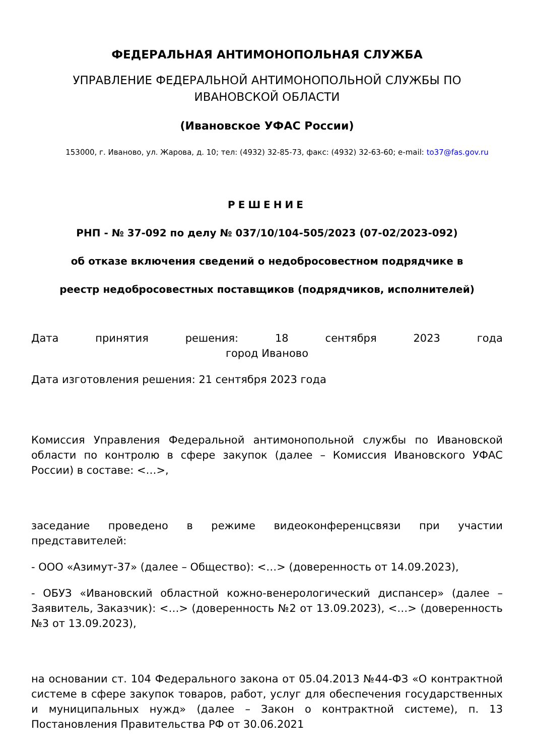ФЕДЕРАЛЬНАЯ АНТИМОНОПОЛЬНАЯ СЛУЖБА
УПРАВЛЕНИЕ ФЕДЕРАЛЬНОЙ АНТИМОНОПОЛЬНОЙ СЛУЖБЫ ПО ИВАНОВСКОЙ ОБЛАСТИ
(Ивановское УФАС России)
153000, г. Иваново, ул. Жарова, д. 10; тел: (4932) 32-85-73, факс: (4932) 32-63-60; e-mail: to37@fas.gov.ru
РЕШЕНИЕ
РНП - № 37-092 по делу № 037/10/104-505/2023 (07-02/2023-092)
об отказе включения сведений о недобросовестном подрядчике в
реестр недобросовестных поставщиков (подрядчиков, исполнителей)
Дата принятия решения: 18 сентября 2023 года
город Иваново
Дата изготовления решения: 21 сентября 2023 года
Комиссия Управления Федеральной антимонопольной службы по Ивановской области по контролю в сфере закупок (далее – Комиссия Ивановского УФАС России) в составе: <…>,
заседание проведено в режиме видеоконференцсвязи при участии представителей:
- ООО «Азимут-37» (далее – Общество): <…> (доверенность от 14.09.2023),
- ОБУЗ «Ивановский областной кожно-венерологический диспансер» (далее – Заявитель, Заказчик): <…> (доверенность №2 от 13.09.2023), <…> (доверенность №3 от 13.09.2023),
на основании ст. 104 Федерального закона от 05.04.2013 №44-ФЗ «О контрактной системе в сфере закупок товаров, работ, услуг для обеспечения государственных и муниципальных нужд» (далее – Закон о контрактной системе), п. 13 Постановления Правительства РФ от 30.06.2021